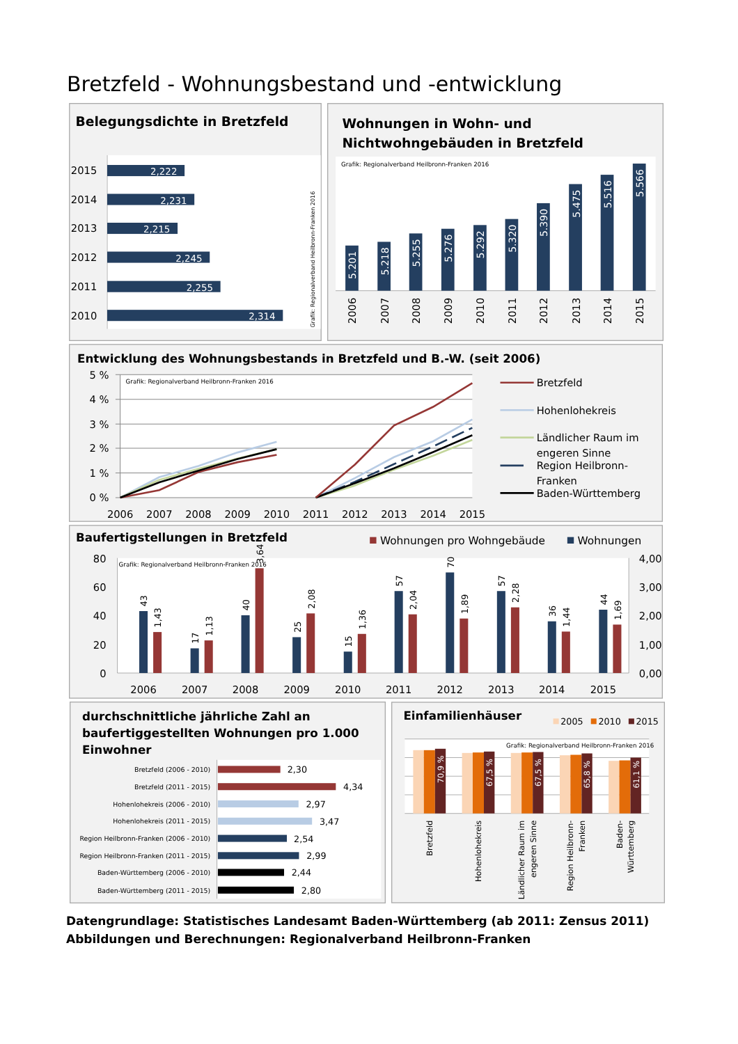Bretzfeld - Wohnungsbestand und -entwicklung
Belegungsdichte in Bretzfeld
2015
2014
2013
2012
2011
2010
2,222
2,231
2,215
2,245
2,255
2,314
Grafik: Regionalverband Heilbronn-Franken 2016
Wohnungen in Wohn- und
Nichtwohngebäuden in Bretzfeld
Grafik: Regionalverband Heilbronn-Franken 2016
5.201
5.218
5.255
5.276
5.292
5.320
5.390
5.475
5.516
5.566
2006
2007
2008
2009
2010
2011
2012
2013
2014
2015
Entwicklung des Wohnungsbestands in Bretzfeld und B.-W. (seit 2006)
5 %
4 %
3 %
2 %
1 %
0 %
Grafik: Regionalverband Heilbronn-Franken 2016
2006
2007
2008
2009
2010
2011
2012
2013
2014
2015
Bretzfeld
Hohenlohekreis
Ländlicher Raum im
engeren Sinne
Region Heilbronn-
Franken
Baden-Württemberg
Baufertigstellungen in Bretzfeld
Wohnungen pro Wohngebäude
Wohnungen
Grafik: Regionalverband Heilbronn-Franken 2016
80
60
40
20
0
4,00
3,00
2,00
1,00
0,00
43
1,43
17
1,13
40
3,64
25
2,08
15
1,36
57
2,04
70
1,89
57
2,28
36
1,44
44
1,69
2006
2007
2008
2009
2010
2011
2012
2013
2014
2015
durchschnittliche jährliche Zahl an
baufertiggestellten Wohnungen pro 1.000
Einwohner
Bretzfeld (2006 - 2010)
Bretzfeld (2011 - 2015)
Hohenlohekreis (2006 - 2010)
Hohenlohekreis (2011 - 2015)
Region Heilbronn-Franken (2006 - 2010)
Region Heilbronn-Franken (2011 - 2015)
Baden-Württemberg (2006 - 2010)
Baden-Württemberg (2011 - 2015)
2,30
4,34
2,97
3,47
2,54
2,99
2,44
2,80
Einfamilienhäuser
2005
2010
2015
Grafik: Regionalverband Heilbronn-Franken 2016
70,9 %
67,5 %
67,5 %
65,8 %
61,1 %
Bretzfeld
Hohenlohekreis
Ländlicher Raum im
engeren Sinne
Region Heilbronn-
Franken
Baden-
Württemberg
Datengrundlage: Statistisches Landesamt Baden-Württemberg (ab 2011: Zensus 2011)
Abbildungen und Berechnungen: Regionalverband Heilbronn-Franken